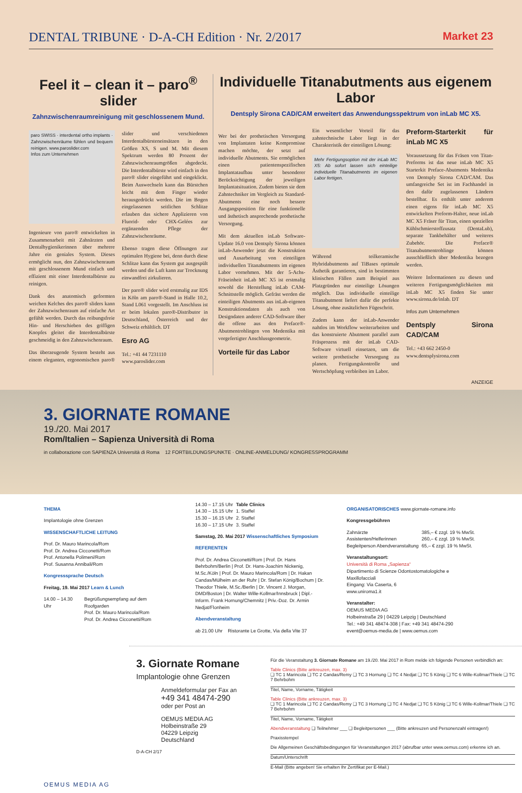DENTAL TRIBUNE · D-A-CH Edition · Nr. 2/2017 Market 23
Feel it – clean it – paro<sup>®</sup> slider
Zahnzwischenraumreinigung mit geschlossenem Mund.
paro SWISS · interdental ortho implants · Zahnzwischenräume fühlen und bequem reinigen. www.paroslider.com
Infos zum Unternehmen
Ingenieure von paro® entwickelten in Zusammenarbeit mit Zahnärzten und Dentalhygienikerinnen über mehrere Jahre ein geniales System. Dieses ermöglicht nun, den Zahnzwischenraum mit geschlossenem Mund einfach und effizient mit einer Interdentalbürste zu reinigen.
Dank des anatomisch geformten weichen Kelches des paro® sliders kann der Zahnzwischenraum auf einfache Art gefühlt werden. Durch das reibungsfreie Hin- und Herschieben des griffigen Knopfes gleitet die Interdentalbürste geschmeidig in den Zahnzwischenraum.
Das überzeugende System besteht aus einem eleganten, ergonomischen paro® slider und verschiedenen Interdentalbürsteneinsätzen in den Größen XS, S und M. Mit diesem Spektrum werden 80 Prozent der Zahnzwischenraumgrößen abgedeckt. Die Interdentalbürste wird einfach in den paro® slider eingeführt und eingeklickt. Beim Auswechseln kann das Bürstchen leicht mit dem Finger wieder herausgedrückt werden. Die im Bogen eingelassenen seitlichen Schlitze erlauben das sichere Applizieren von Fluorid- oder CHX-Gelées zur ergänzenden Pflege der Zahnzwischenräume.
Ebenso tragen diese Öffnungen zur optimalen Hygiene bei, denn durch diese Schlitze kann das System gut ausgespült werden und die Luft kann zur Trocknung einwandfrei zirkulieren.
Der paro® slider wird erstmalig zur IDS in Köln am paro®-Stand in Halle 10.2, Stand L061 vorgestellt. Im Anschluss ist er beim lokalen paro®-Distributor in Deutschland, Österreich und der Schweiz erhältlich. DT
Esro AG
Tel.: +41 44 7231110
www.paroslider.com
Individuelle Titanabutments aus eigenem Labor
Dentsply Sirona CAD/CAM erweitert das Anwendungsspektrum von inLab MC X5.
Wer bei der prothetischen Versorgung von Implantaten keine Kompromisse machen möchte, der setzt auf individuelle Abutments. Sie ermöglichen einen patientenspezifischen Implantataufbau unter besonderer Berücksichtigung der jeweiligen Implantatsituation. Zudem bieten sie dem Zahntechniker im Vergleich zu Standard-Abutments eine noch bessere Ausgangsposition für eine funktionelle und ästhetisch ansprechende prothetische Versorgung.
Mit dem aktuellen inLab Software-Update 16.0 von Dentsply Sirona können inLab-Anwender jetzt die Konstruktion und Ausarbeitung von einteiligen individuellen Titanabutments im eigenen Labor vornehmen. Mit der 5-Achs-Fräseinheit inLab MC X5 ist erstmalig sowohl die Herstellung inLab CAM-Schnittstelle möglich. Gefräst werden die einteiligen Abutments aus inLab-eigenen Konstruktionsdaten als auch von Designdaten anderer CAD-Software über die offene aus den Preface®-Abutmentrohlingen von Medentika mit vorgefertigter Anschlussgeometrie.
Vorteile für das Labor
Ein wesentlicher Vorteil für das zahntechnische Labor liegt in der Charakteristik der einteiligen Lösung:
Mehr Fertigungsoption mit der inLab MC X5: Ab sofort lassen sich einteilige individuelle Titanabutments im eigenen Labor fertigen.
Während teilkeramische Hybridabutments auf TiBases optimale Ästhetik garantieren, sind in bestimmten klinischen Fällen zum Beispiel aus Platzgründen nur einteilige Lösungen möglich. Das individuelle einteilige Titanabutment liefert dafür die perfekte Lösung, ohne zusätzlichen Fügeschritt.
Zudem kann der inLab-Anwender nahtlos im Workflow weiterarbeiten und das konstruierte Abutment parallel zum Fräsprozess mit der inLab CAD-Software virtuell einsetzen, um die weitere prothetische Versorgung zu planen. Fertigungskontrolle und Wertschöpfung verbleiben im Labor.
Preform-Starterkit für inLab MC X5
Voraussetzung für das Fräsen von Titan-Preforms ist das neue inLab MC X5 Starterkit Preface-Abutments Medentika von Dentsply Sirona CAD/CAM. Das umfangreiche Set ist im Fachhandel in den dafür zugelassenen Ländern bestellbar. Es enthält unter anderem einen eigens für inLab MC X5 entwickelten Preform-Halter, neue inLab MC X5 Fräser für Titan, einen speziellen Kühlschmierstoffzusatz (DentaLub), separate Tankbehälter und weiteres Zubehör. Die Preface® Titanabutmentrohlinge können ausschließlich über Medentika bezogen werden.
Weitere Informationen zu diesen und weiteren Fertigungsmöglichkeiten mit inLab MC X5 finden Sie unter www.sirona.de/inlab. DT
Infos zum Unternehmen
Dentsply Sirona CAD/CAM
Tel.: +43 662 2450-0
www.dentsplysirona.com
ANZEIGE
3. GIORNATE ROMANE
19./20. Mai 2017
Rom/Italien – Sapienza Università di Roma
in collaborazione con SAPIENZA Università di Roma 12 FORTBILDUNGSPUNKTE · ONLINE-ANMELDUNG/ KONGRESSPROGRAMM
THEMA
Implantologie ohne Grenzen
WISSENSCHAFTLICHE LEITUNG
Prof. Dr. Mauro Marincola/Rom
Prof. Dr. Andrea Cicconetti/Rom
Prof. Antonella Polimeni/Rom
Prof. Susanna Annibali/Rom
Kongresssprache Deutsch
Freitag, 19. Mai 2017 Learn & Lunch
| 14.00 – 14.30 Uhr | Begrüßungsempfang auf dem Roofgarden Prof. Dr. Mauro Marincola/Rom Prof. Dr. Andrea Cicconetti/Rom |
| 14.30 – 17.15 Uhr | Table Clinics |
| 14.30 – 15.15 Uhr | 1. Staffel |
| 15.30 – 16.15 Uhr | 2. Staffel |
| 16.30 – 17.15 Uhr | 3. Staffel |
Samstag, 20. Mai 2017 Wissenschaftliches Symposium
REFERENTEN
Prof. Dr. Andrea Cicconetti/Rom | Prof. Dr. Hans Behrbohm/Berlin | Prof. Dr. Hans-Joachim Nickenig, M.Sc./Köln | Prof. Dr. Mauro Marincola/Rom | Dr. Hakan Candas/Mülheim an der Ruhr | Dr. Stefan König/Bochum | Dr. Theodor Thiele, M.Sc./Berlin | Dr. Vincent J. Morgan, DMD/Boston | Dr. Walter Wille-Kollmar/Innsbruck | Dipl.-Inform. Frank Hornung/Chemnitz | Priv.-Doz. Dr. Armin Nedjat/Flonheim
Abendveranstaltung
ab 21.00 Uhr Ristorante Le Grotte, Via della Vite 37
ORGANISATORISCHES www.giornate-romane.info
Kongressgebühren
| Zahnärzte | 385,– € zzgl. 19 % MwSt. |
| Assistenten/Helferinnen | 260,– € zzgl. 19 % MwSt. |
| Begleitperson Abendveranstaltung | 65,– € zzgl. 19 % MwSt. |
Veranstaltungsort:
Università di Roma „Sapienza“
Dipartimento di Scienze Odontostomatologiche e Maxillofacciali
Eingang: Via Caserta, 6
www.uniroma1.it
Veranstalter:
OEMUS MEDIA AG
Holbeinstraße 29 | 04229 Leipzig | Deutschland
Tel.: +49 341 48474-308 | Fax: +49 341 48474-290
event@oemus-media.de | www.oemus.com
3. Giornate Romane
Implantologie ohne Grenzen
Anmeldeformular per Fax an
+49 341 48474-290
oder per Post an
OEMUS MEDIA AG
Holbeinstraße 29
04229 Leipzig
Deutschland
D-A-CH 2/17
Für die Veranstaltung 3. Giornate Romane am 19./20. Mai 2017 in Rom melde ich folgende Personen verbindlich an:
Table Clinics (Bitte ankreuzen, max. 3)
❑ TC 1 Marincola ❑ TC 2 Candas/Remy ❑ TC 3 Hornung ❑ TC 4 Nedjat ❑ TC 5 König ❑ TC 6 Wille-Kollmar/Thiele ❑ TC 7 Behrbohm
Titel, Name, Vorname, Tätigkeit
Table Clinics (Bitte ankreuzen, max. 3)
❑ TC 1 Marincola ❑ TC 2 Candas/Remy ❑ TC 3 Hornung ❑ TC 4 Nedjat ❑ TC 5 König ❑ TC 6 Wille-Kollmar/Thiele ❑ TC 7 Behrbohm
Titel, Name, Vorname, Tätigkeit
Abendveranstaltung ❑ Teilnehmer ___ ❑ Begleitpersonen ___ (Bitte ankreuzen und Personenzahl eintragen!)
Praxisstempel
Die Allgemeinen Geschäftsbedingungen für Veranstaltungen 2017 (abrufbar unter www.oemus.com) erkenne ich an.
Datum/Unterschrift
E-Mail (Bitte angeben! Sie erhalten Ihr Zertifikat per E-Mail.)
OEMUS MEDIA AG